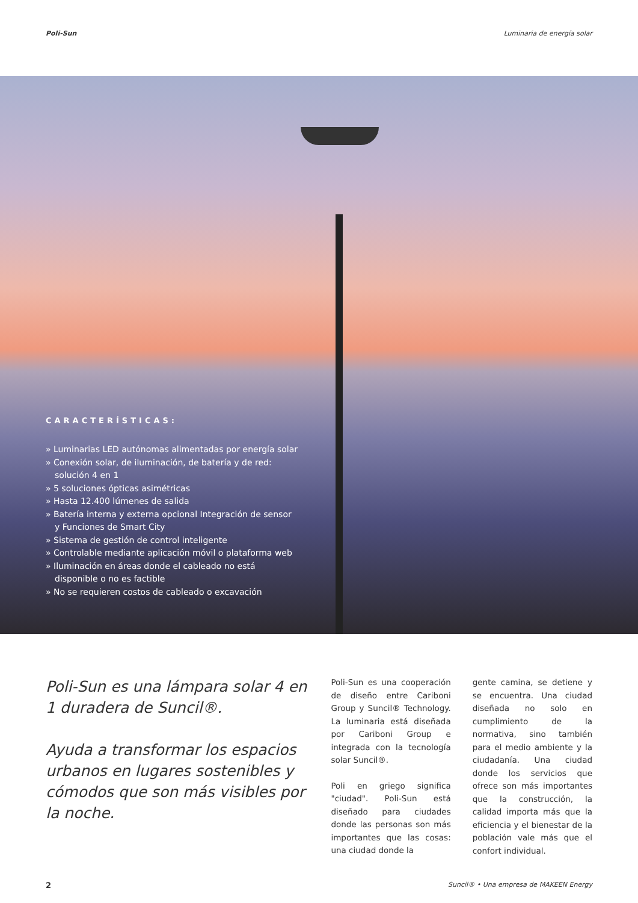Poli-Sun Luminaria de energía solar
CARACTERÍSTICAS:
» Luminarias LED autónomas alimentadas por energía solar
» Conexión solar, de iluminación, de batería y de red: solución 4 en 1
» 5 soluciones ópticas asimétricas
» Hasta 12.400 lúmenes de salida
» Batería interna y externa opcional Integración de sensor y Funciones de Smart City
» Sistema de gestión de control inteligente
» Controlable mediante aplicación móvil o plataforma web
» Iluminación en áreas donde el cableado no está disponible o no es factible
» No se requieren costos de cableado o excavación
Poli-Sun es una lámpara solar 4 en 1 duradera de Suncil®.
Ayuda a transformar los espacios urbanos en lugares sostenibles y cómodos que son más visibles por la noche.
Poli-Sun es una cooperación de diseño entre Cariboni Group y Suncil® Technology. La luminaria está diseñada por Cariboni Group e integrada con la tecnología solar Suncil®.
Poli en griego significa "ciudad". Poli-Sun está diseñado para ciudades donde las personas son más importantes que las cosas: una ciudad donde la
gente camina, se detiene y se encuentra. Una ciudad diseñada no solo en cumplimiento de la normativa, sino también para el medio ambiente y la ciudadanía. Una ciudad donde los servicios que ofrece son más importantes que la construcción, la calidad importa más que la eficiencia y el bienestar de la población vale más que el confort individual.
2 Suncil® • Una empresa de MAKEEN Energy